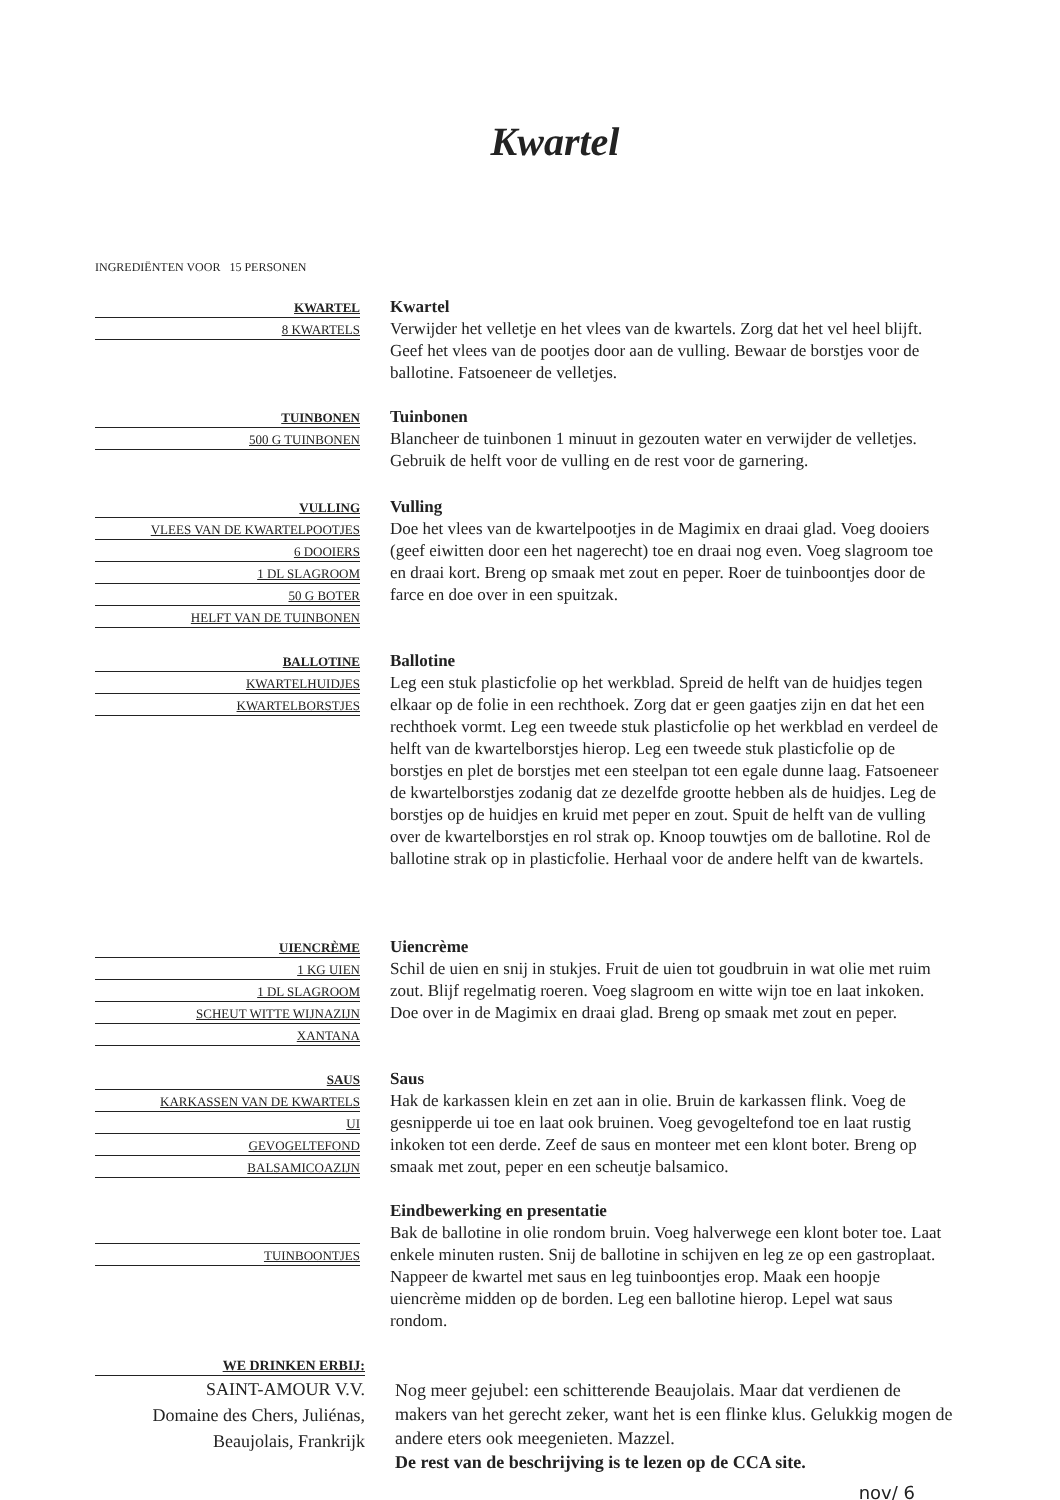Kwartel
INGREDIËNTEN VOOR 15 PERSONEN
KWARTEL
8 KWARTELS
Kwartel
Verwijder het velletje en het vlees van de kwartels. Zorg dat het vel heel blijft. Geef het vlees van de pootjes door aan de vulling. Bewaar de borstjes voor de ballotine. Fatsoeneer de velletjes.
TUINBONEN
500 G TUINBONEN
Tuinbonen
Blancheer de tuinbonen 1 minuut in gezouten water en verwijder de velletjes. Gebruik de helft voor de vulling en de rest voor de garnering.
VULLING
VLEES VAN DE KWARTELPOOTJES
6 DOOIERS
1 DL SLAGROOM
50 G BOTER
HELFT VAN DE TUINBONEN
Vulling
Doe het vlees van de kwartelpootjes in de Magimix en draai glad. Voeg dooiers (geef eiwitten door een het nagerecht) toe en draai nog even. Voeg slagroom toe en draai kort. Breng op smaak met zout en peper. Roer de tuinboontjes door de farce en doe over in een spuitzak.
BALLOTINE
KWARTELHUIDJES
KWARTELBORSTJES
Ballotine
Leg een stuk plasticfolie op het werkblad. Spreid de helft van de huidjes tegen elkaar op de folie in een rechthoek. Zorg dat er geen gaatjes zijn en dat het een rechthoek vormt. Leg een tweede stuk plasticfolie op het werkblad en verdeel de helft van de kwartelborstjes hierop. Leg een tweede stuk plasticfolie op de borstjes en plet de borstjes met een steelpan tot een egale dunne laag. Fatsoeneer de kwartelborstjes zodanig dat ze dezelfde grootte hebben als de huidjes. Leg de borstjes op de huidjes en kruid met peper en zout. Spuit de helft van de vulling over de kwartelborstjes en rol strak op. Knoop touwtjes om de ballotine. Rol de ballotine strak op in plasticfolie. Herhaal voor de andere helft van de kwartels.
UIENCRÈME
1 KG UIEN
1 DL SLAGROOM
SCHEUT WITTE WIJNAZIJN
XANTANA
Uiencrème
Schil de uien en snij in stukjes. Fruit de uien tot goudbruin in wat olie met ruim zout. Blijf regelmatig roeren. Voeg slagroom en witte wijn toe en laat inkoken. Doe over in de Magimix en draai glad. Breng op smaak met zout en peper.
SAUS
KARKASSEN VAN DE KWARTELS
UI
GEVOGELTEFOND
BALSAMICOAZIJN
Saus
Hak de karkassen klein en zet aan in olie. Bruin de karkassen flink. Voeg de gesnipperde ui toe en laat ook bruinen. Voeg gevogeltefond toe en laat rustig inkoken tot een derde. Zeef de saus en monteer met een klont boter. Breng op smaak met zout, peper en een scheutje balsamico.
TUINBOONTJES
Eindbewerking en presentatie
Bak de ballotine in olie rondom bruin. Voeg halverwege een klont boter toe. Laat enkele minuten rusten. Snij de ballotine in schijven en leg ze op een gastroplaat. Nappeer de kwartel met saus en leg tuinboontjes erop. Maak een hoopje uiencrème midden op de borden. Leg een ballotine hierop. Lepel wat saus rondom.
WE DRINKEN ERBIJ:
SAINT-AMOUR V.V.
Domaine des Chers, Juliénas,
Beaujolais, Frankrijk
Nog meer gejubel: een schitterende Beaujolais. Maar dat verdienen de makers van het gerecht zeker, want het is een flinke klus. Gelukkig mogen de andere eters ook meegenieten. Mazzel.
De rest van de beschrijving is te lezen op de CCA site.
nov/ 6